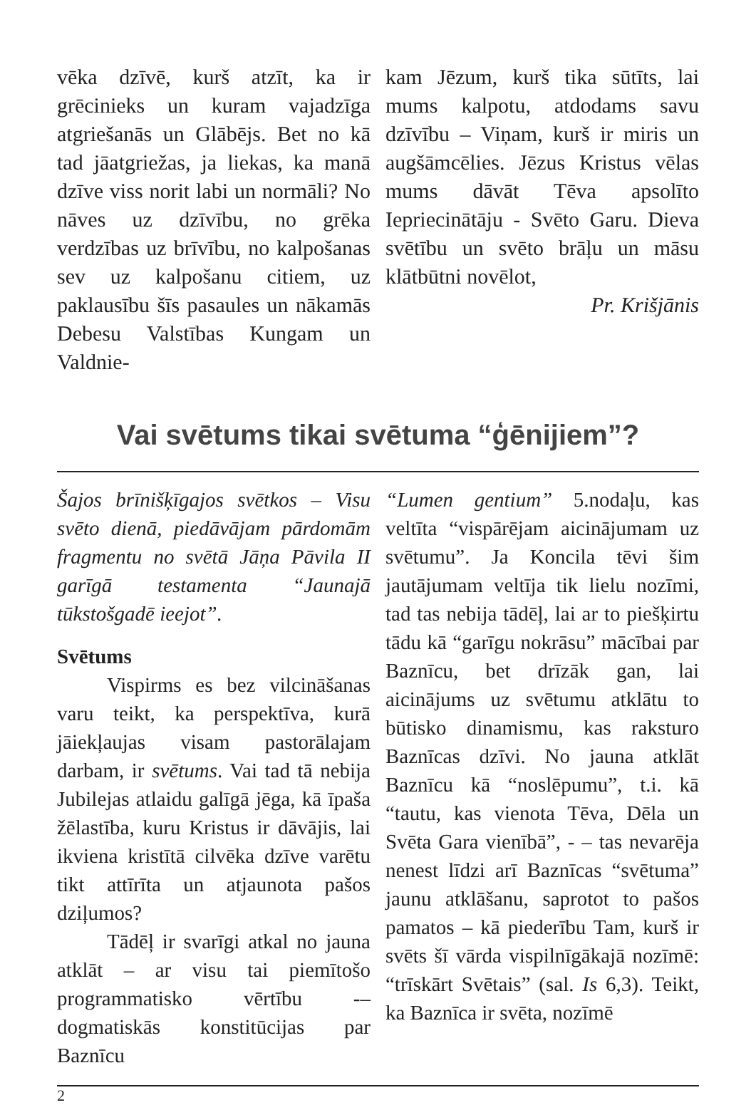vēka dzīvē, kurš atzīt, ka ir grēcinieks un kuram vajadzīga atgriešanās un Glābējs. Bet no kā tad jāatgriežas, ja liekas, ka manā dzīve viss norit labi un normāli? No nāves uz dzīvību, no grēka verdzības uz brīvību, no kalpošanas sev uz kalpošanu citiem, uz paklausību šīs pasaules un nākamās Debesu Valstības Kungam un Valdnie-
kam Jēzum, kurš tika sūtīts, lai mums kalpotu, atdodams savu dzīvību – Viņam, kurš ir miris un augšāmcēlies. Jēzus Kristus vēlas mums dāvāt Tēva apsolīto Iepriecinātāju - Svēto Garu. Dieva svētību un svēto brāļu un māsu klātbūtni novēlot,
Pr. Krišjānis
Vai svētums tikai svētuma “ģēnijiem”?
Šajos brīnišķīgajos svētkos – Visu svēto dienā, piedāvājam pārdomām fragmentu no svētā Jāņa Pāvila II garīgā testamenta “Jaunajā tūkstošgadē ieejot”.
Svētums
Vispirms es bez vilcināšanas varu teikt, ka perspektīva, kurā jāiekļaujas visam pastorālajam darbam, ir svētums. Vai tad tā nebija Jubilejas atlaidu galīgā jēga, kā īpaša žēlastība, kuru Kristus ir dāvājis, lai ikviena kristītā cilvēka dzīve varētu tikt attīrīta un atjaunota pašos dziļumos?
Tādēļ ir svarīgi atkal no jauna atklāt – ar visu tai piemītošo programmatisko vērtību -– dogmatiskās konstitūcijas par Baznīcu
“Lumen gentium” 5.nodaļu, kas veltīta “vispārējam aicinājumam uz svētumu”. Ja Koncila tēvi šim jautājumam veltīja tik lielu nozīmi, tad tas nebija tādēļ, lai ar to piešķirtu tādu kā “garīgu nokrāsu” mācībai par Baznīcu, bet drīzāk gan, lai aicinājums uz svētumu atklātu to būtisko dinamismu, kas raksturo Baznīcas dzīvi. No jauna atklāt Baznīcu kā “noslēpumu”, t.i. kā “tautu, kas vienota Tēva, Dēla un Svēta Gara vienībā”, - – tas nevarēja nenest līdzi arī Baznīcas “svētuma” jaunu atklāšanu, saprotot to pašos pamatos – kā piederību Tam, kurš ir svēts šī vārda vispilnīgākajā nozīmē: “trīskārt Svētais” (sal. Is 6,3). Teikt, ka Baznīca ir svēta, nozīmē
2